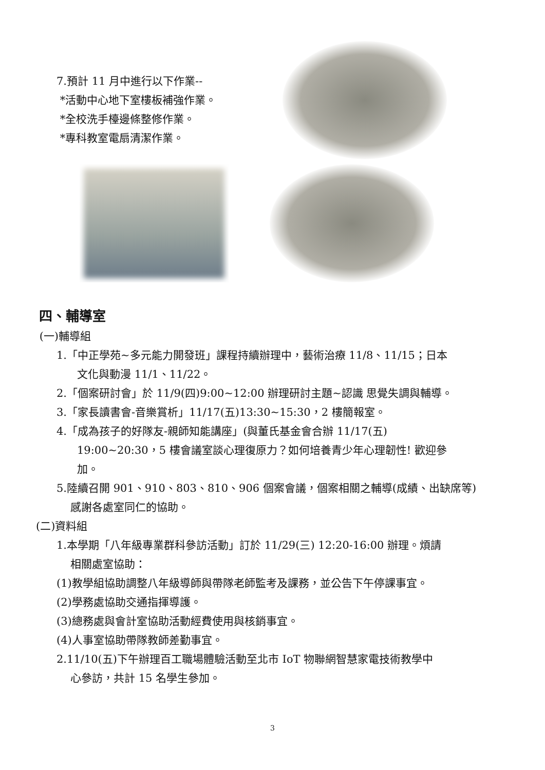7.預計 11 月中進行以下作業--
*活動中心地下室樓板補強作業。
*全校洗手檯邊條整修作業。
*專科教室電扇清潔作業。
四、輔導室
(一)輔導組
1.「中正學苑~多元能力開發班」課程持續辦理中，藝術治療 11/8、11/15；日本
文化與動漫 11/1、11/22。
2.「個案研討會」於 11/9(四)9:00~12:00 辦理研討主題~認識 思覺失調與輔導。
3.「家長讀書會-音樂賞析」11/17(五)13:30~15:30，2 樓簡報室。
4.「成為孩子的好隊友-親師知能講座」(與董氏基金會合辦 11/17(五)
19:00~20:30，5 樓會議室談心理復原力？如何培養青少年心理韌性! 歡迎參
加。
5.陸續召開 901、910、803、810、906 個案會議，個案相關之輔導(成績、出缺席等)
感謝各處室同仁的協助。
(二)資料組
1.本學期「八年級專業群科參訪活動」訂於 11/29(三) 12:20-16:00 辦理。煩請
相關處室協助：
(1)教學組協助調整八年級導師與帶隊老師監考及課務，並公告下午停課事宜。
(2)學務處協助交通指揮導護。
(3)總務處與會計室協助活動經費使用與核銷事宜。
(4)人事室協助帶隊教師差勤事宜。
2.11/10(五)下午辦理百工職場體驗活動至北市 IoT 物聯網智慧家電技術教學中
心參訪，共計 15 名學生參加。
3